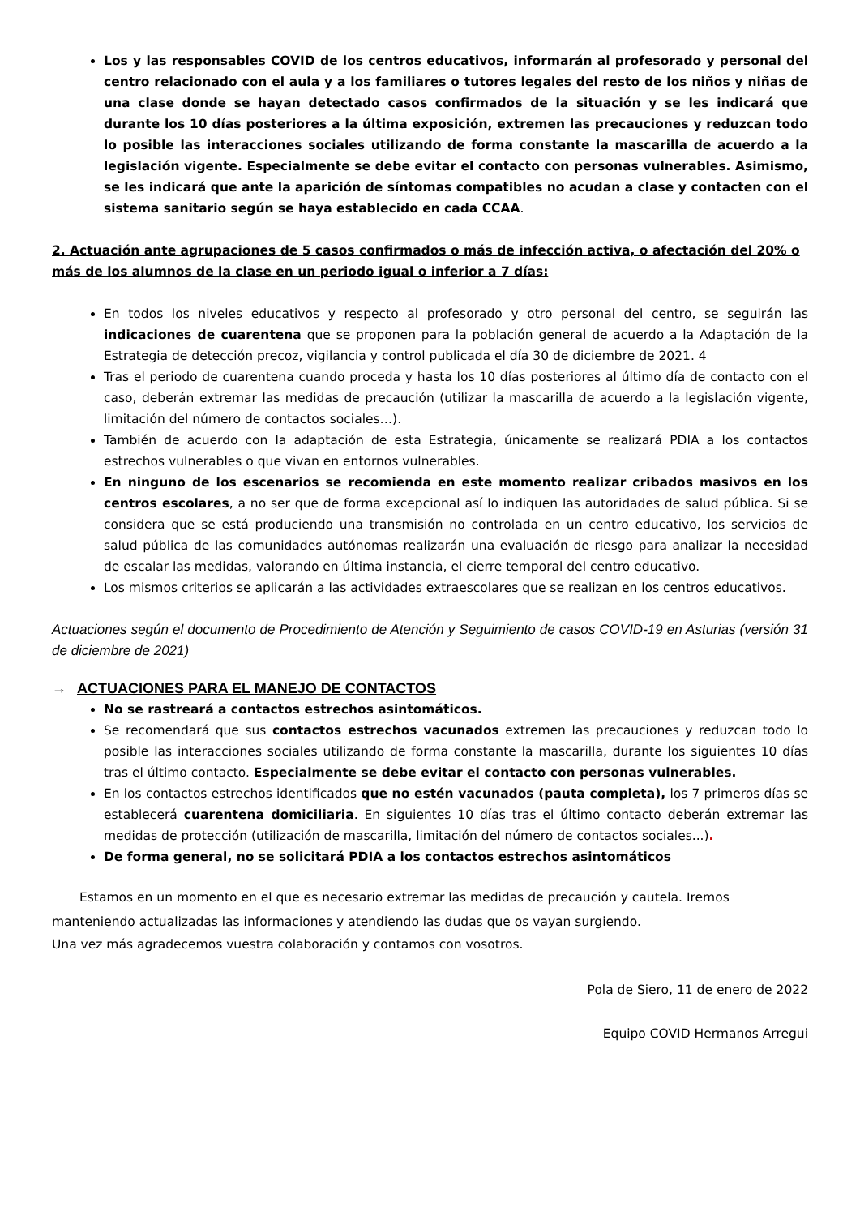Los y las responsables COVID de los centros educativos, informarán al profesorado y personal del centro relacionado con el aula y a los familiares o tutores legales del resto de los niños y niñas de una clase donde se hayan detectado casos confirmados de la situación y se les indicará que durante los 10 días posteriores a la última exposición, extremen las precauciones y reduzcan todo lo posible las interacciones sociales utilizando de forma constante la mascarilla de acuerdo a la legislación vigente. Especialmente se debe evitar el contacto con personas vulnerables. Asimismo, se les indicará que ante la aparición de síntomas compatibles no acudan a clase y contacten con el sistema sanitario según se haya establecido en cada CCAA.
2. Actuación ante agrupaciones de 5 casos confirmados o más de infección activa, o afectación del 20% o más de los alumnos de la clase en un periodo igual o inferior a 7 días:
En todos los niveles educativos y respecto al profesorado y otro personal del centro, se seguirán las indicaciones de cuarentena que se proponen para la población general de acuerdo a la Adaptación de la Estrategia de detección precoz, vigilancia y control publicada el día 30 de diciembre de 2021. 4
Tras el periodo de cuarentena cuando proceda y hasta los 10 días posteriores al último día de contacto con el caso, deberán extremar las medidas de precaución (utilizar la mascarilla de acuerdo a la legislación vigente, limitación del número de contactos sociales…).
También de acuerdo con la adaptación de esta Estrategia, únicamente se realizará PDIA a los contactos estrechos vulnerables o que vivan en entornos vulnerables.
En ninguno de los escenarios se recomienda en este momento realizar cribados masivos en los centros escolares, a no ser que de forma excepcional así lo indiquen las autoridades de salud pública. Si se considera que se está produciendo una transmisión no controlada en un centro educativo, los servicios de salud pública de las comunidades autónomas realizarán una evaluación de riesgo para analizar la necesidad de escalar las medidas, valorando en última instancia, el cierre temporal del centro educativo.
Los mismos criterios se aplicarán a las actividades extraescolares que se realizan en los centros educativos.
Actuaciones según el documento de Procedimiento de Atención y Seguimiento de casos COVID-19 en Asturias (versión 31 de diciembre de 2021)
→ ACTUACIONES PARA EL MANEJO DE CONTACTOS
No se rastreará a contactos estrechos asintomáticos.
Se recomendará que sus contactos estrechos vacunados extremen las precauciones y reduzcan todo lo posible las interacciones sociales utilizando de forma constante la mascarilla, durante los siguientes 10 días tras el último contacto. Especialmente se debe evitar el contacto con personas vulnerables.
En los contactos estrechos identificados que no estén vacunados (pauta completa), los 7 primeros días se establecerá cuarentena domiciliaria. En siguientes 10 días tras el último contacto deberán extremar las medidas de protección (utilización de mascarilla, limitación del número de contactos sociales...).
De forma general, no se solicitará PDIA a los contactos estrechos asintomáticos
Estamos en un momento en el que es necesario extremar las medidas de precaución y cautela. Iremos manteniendo actualizadas las informaciones y atendiendo las dudas que os vayan surgiendo.
Una vez más agradecemos vuestra colaboración y contamos con vosotros.
Pola de Siero, 11 de enero de 2022
Equipo COVID Hermanos Arregui